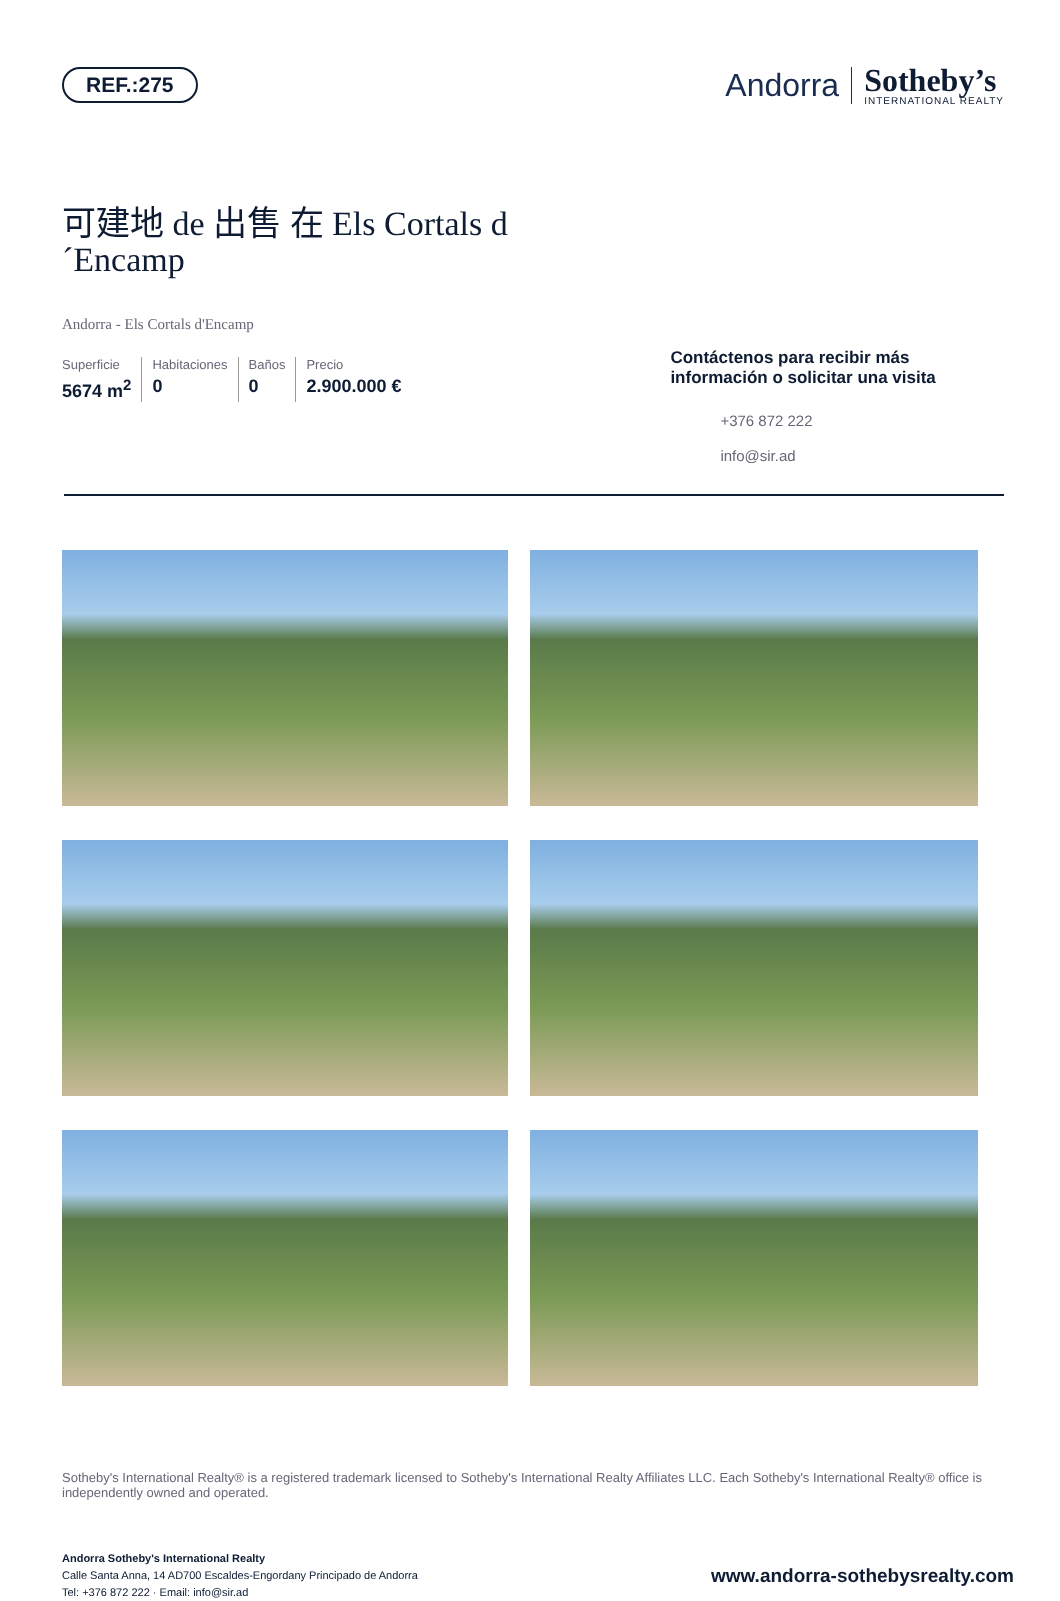REF.:275
Andorra
Sotheby’s
INTERNATIONAL REALTY
可建地 de 出售 在 Els Cortals d ´Encamp
Andorra - Els Cortals d'Encamp
Superficie
5674 m<sup>2</sup>
Habitaciones
0
Baños
0
Precio
2.900.000 €
Contáctenos para recibir más información o solicitar una visita
+376 872 222
info@sir.ad
Sotheby's International Realty® is a registered trademark licensed to Sotheby's International Realty Affiliates LLC. Each Sotheby's International Realty® office is independently owned and operated.
Andorra Sotheby's International Realty
Calle Santa Anna, 14 AD700 Escaldes-Engordany Principado de Andorra
Tel: +376 872 222 · Email: info@sir.ad
www.andorra-sothebysrealty.com